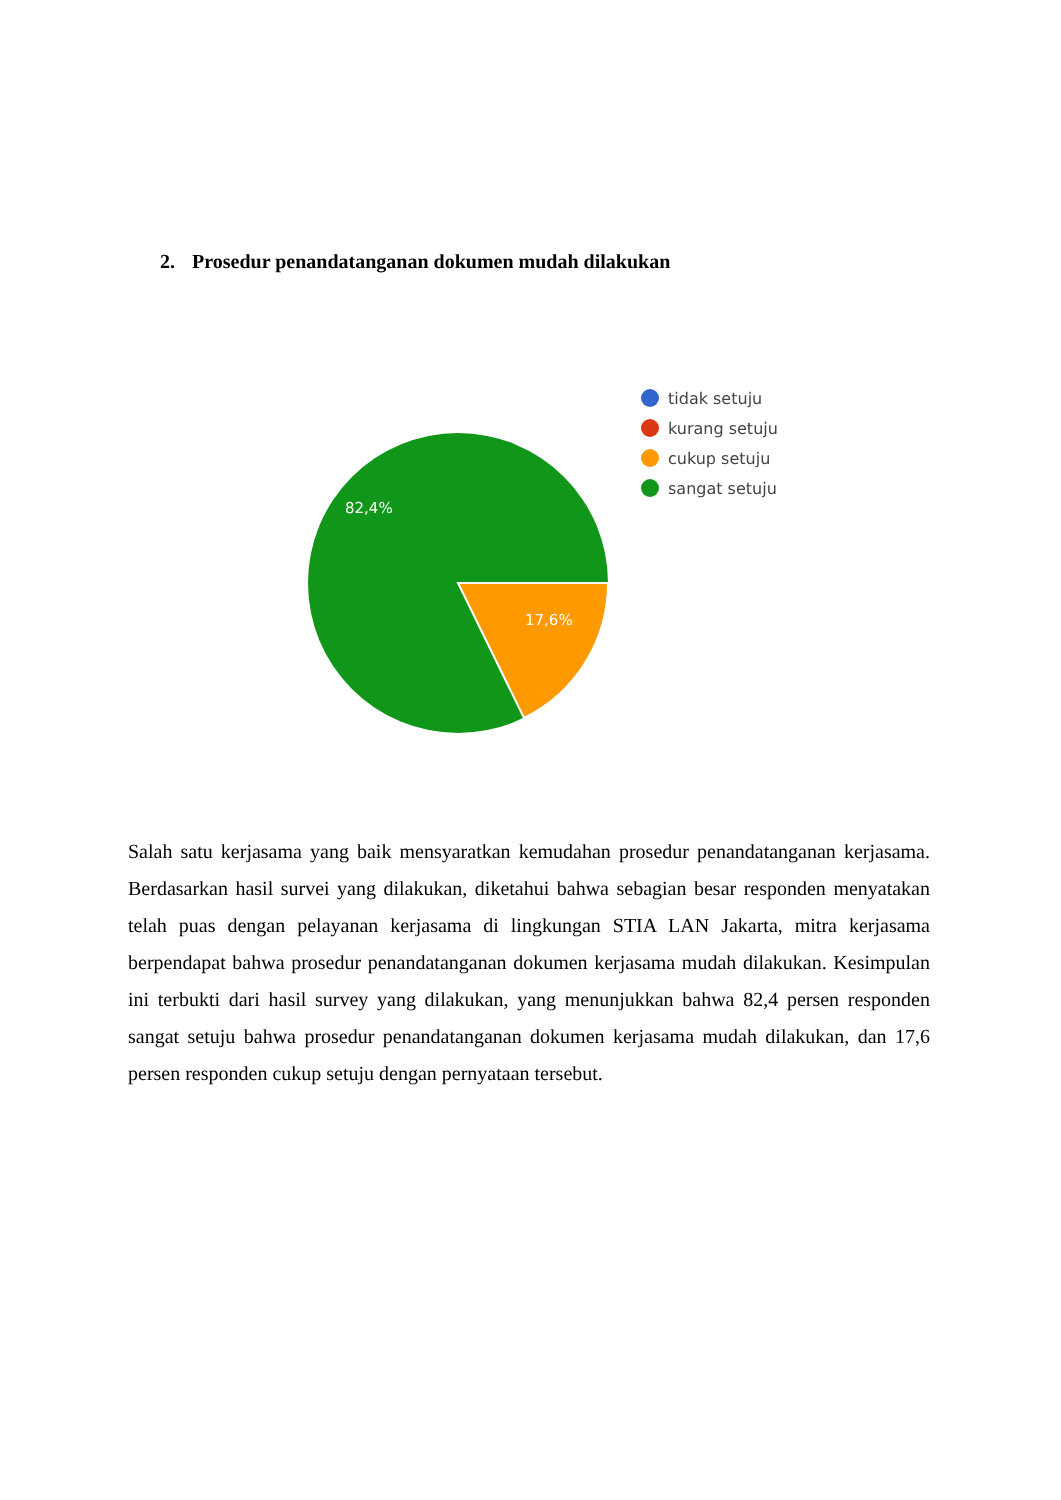2. Prosedur penandatanganan dokumen mudah dilakukan
82,4%
17,6%
tidak setuju
kurang setuju
cukup setuju
sangat setuju
Salah satu kerjasama yang baik mensyaratkan kemudahan prosedur penandatanganan kerjasama. Berdasarkan hasil survei yang dilakukan, diketahui bahwa sebagian besar responden menyatakan telah puas dengan pelayanan kerjasama di lingkungan STIA LAN Jakarta, mitra kerjasama berpendapat bahwa prosedur penandatanganan dokumen kerjasama mudah dilakukan. Kesimpulan ini terbukti dari hasil survey yang dilakukan, yang menunjukkan bahwa 82,4 persen responden sangat setuju bahwa prosedur penandatanganan dokumen kerjasama mudah dilakukan, dan 17,6 persen responden cukup setuju dengan pernyataan tersebut.